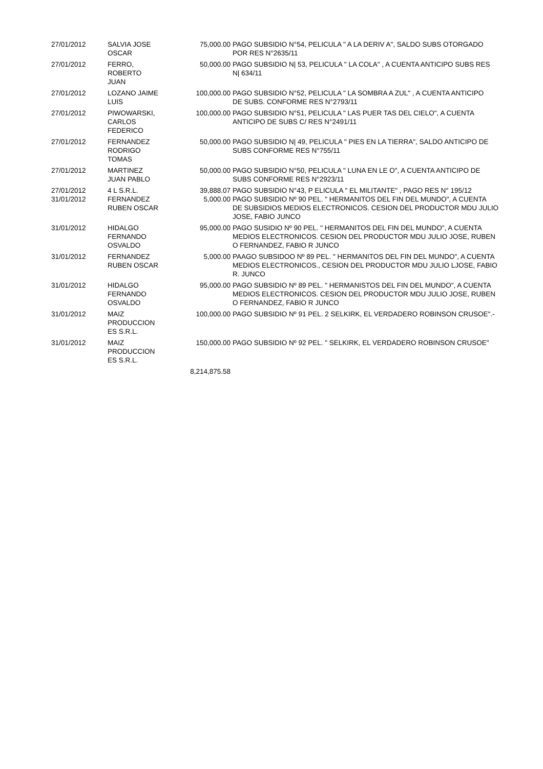| 27/01/2012 | SALVIA JOSE OSCAR | 75,000.00 | PAGO SUBSIDIO N°54, PELICULA " A LA DERIV A", SALDO SUBS OTORGADO POR RES N°2635/11 |
| 27/01/2012 | FERRO, ROBERTO JUAN | 50,000.00 | PAGO SUBSIDIO N/ 53, PELICULA " LA COLA" , A CUENTA ANTICIPO SUBS RES N/ 634/11 |
| 27/01/2012 | LOZANO JAIME LUIS | 100,000.00 | PAGO SUBSIDIO N°52, PELICULA " LA SOMBRA A ZUL" , A CUENTA ANTICIPO DE SUBS. CONFORME RES N°2793/11 |
| 27/01/2012 | PIWOWARSKI, CARLOS FEDERICO | 100,000.00 | PAGO SUBSIDIO N°51, PELICULA " LAS PUER TAS DEL CIELO", A CUENTA ANTICIPO DE SUBS C/ RES N°2491/11 |
| 27/01/2012 | FERNANDEZ RODRIGO TOMAS | 50,000.00 | PAGO SUBSIDIO N/ 49, PELICULA " PIES EN LA TIERRA", SALDO ANTICIPO DE SUBS CONFORME RES N°755/11 |
| 27/01/2012 | MARTINEZ JUAN PABLO | 50,000.00 | PAGO SUBSIDIO N°50, PELICULA " LUNA EN LE O", A CUENTA ANTICIPO DE SUBS CONFORME RES N°2923/11 |
| 27/01/2012 | 4 L S.R.L. | 39,888.07 | PAGO SUBSIDIO N°43, P ELICULA " EL MILITANTE" , PAGO RES N° 195/12 |
| 31/01/2012 | FERNANDEZ RUBEN OSCAR | 5,000.00 | PAGO SUBSIDIO Nº 90 PEL. " HERMANITOS DEL FIN DEL MUNDO", A CUENTA DE SUBSIDIOS MEDIOS ELECTRONICOS. CESION DEL PRODUCTOR MDU JULIO JOSE, FABIO JUNCO |
| 31/01/2012 | HIDALGO FERNANDO OSVALDO | 95,000.00 | PAGO SUSIDIO Nº 90 PEL. " HERMANITOS DEL FIN DEL MUNDO", A CUENTA MEDIOS ELECTRONICOS. CESION DEL PRODUCTOR MDU JULIO JOSE, RUBEN O FERNANDEZ, FABIO R JUNCO |
| 31/01/2012 | FERNANDEZ RUBEN OSCAR | 5,000.00 | PAAGO SUBSIDOO Nº 89 PEL. " HERMANITOS DEL FIN DEL MUNDO", A CUENTA MEDIOS ELECTRONICOS., CESION DEL PRODUCTOR MDU JULIO LJOSE, FABIO R. JUNCO |
| 31/01/2012 | HIDALGO FERNANDO OSVALDO | 95,000.00 | PAGO SUBSIDIO Nº 89 PEL. " HERMANISTOS DEL FIN DEL MUNDO", A CUENTA MEDIOS ELECTRONICOS. CESION DEL PRODUCTOR MDU JULIO JOSE, RUBEN O FERNANDEZ, FABIO R JUNCO |
| 31/01/2012 | MAIZ PRODUCCION ES S.R.L. | 100,000.00 | PAGO SUBSIDIO Nº 91 PEL. 2 SELKIRK, EL VERDADERO ROBINSON CRUSOE".- |
| 31/01/2012 | MAIZ PRODUCCION ES S.R.L. | 150,000.00 | PAGO SUBSIDIO Nº 92 PEL. " SELKIRK, EL VERDADERO ROBINSON CRUSOE" |
| | | 8,214,875.58 | |